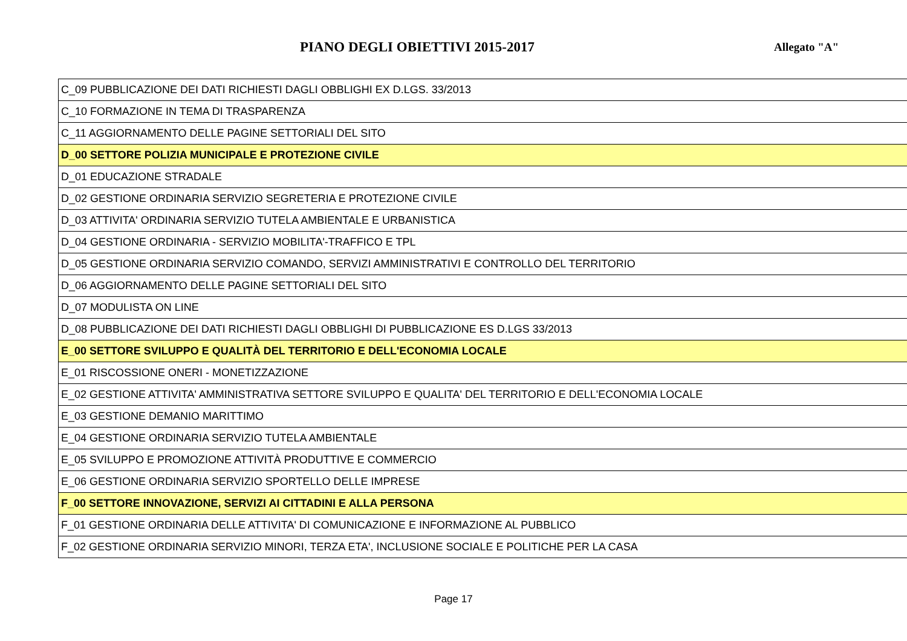PIANO DEGLI OBIETTIVI 2015-2017
Allegato "A"
| C_09 PUBBLICAZIONE DEI DATI RICHIESTI DAGLI OBBLIGHI EX D.LGS. 33/2013 |
| C_10 FORMAZIONE IN TEMA DI TRASPARENZA |
| C_11 AGGIORNAMENTO DELLE PAGINE SETTORIALI DEL SITO |
| D_00 SETTORE POLIZIA MUNICIPALE E PROTEZIONE CIVILE |
| D_01 EDUCAZIONE STRADALE |
| D_02 GESTIONE ORDINARIA SERVIZIO SEGRETERIA E PROTEZIONE CIVILE |
| D_03 ATTIVITA' ORDINARIA SERVIZIO TUTELA AMBIENTALE E URBANISTICA |
| D_04 GESTIONE ORDINARIA - SERVIZIO MOBILITA'-TRAFFICO E TPL |
| D_05 GESTIONE ORDINARIA SERVIZIO COMANDO, SERVIZI AMMINISTRATIVI E CONTROLLO DEL TERRITORIO |
| D_06 AGGIORNAMENTO DELLE PAGINE SETTORIALI DEL SITO |
| D_07 MODULISTA ON LINE |
| D_08 PUBBLICAZIONE DEI DATI RICHIESTI DAGLI OBBLIGHI DI PUBBLICAZIONE ES D.LGS 33/2013 |
| E_00 SETTORE SVILUPPO E QUALITÀ DEL TERRITORIO E DELL'ECONOMIA LOCALE |
| E_01 RISCOSSIONE ONERI - MONETIZZAZIONE |
| E_02 GESTIONE ATTIVITA' AMMINISTRATIVA SETTORE SVILUPPO E QUALITA' DEL TERRITORIO E DELL'ECONOMIA LOCALE |
| E_03 GESTIONE DEMANIO MARITTIMO |
| E_04 GESTIONE ORDINARIA SERVIZIO TUTELA AMBIENTALE |
| E_05 SVILUPPO E PROMOZIONE ATTIVITÀ PRODUTTIVE E COMMERCIO |
| E_06 GESTIONE ORDINARIA SERVIZIO SPORTELLO DELLE IMPRESE |
| F_00 SETTORE INNOVAZIONE, SERVIZI AI CITTADINI E ALLA PERSONA |
| F_01 GESTIONE ORDINARIA DELLE ATTIVITA' DI COMUNICAZIONE E INFORMAZIONE AL PUBBLICO |
| F_02 GESTIONE ORDINARIA SERVIZIO MINORI, TERZA ETA', INCLUSIONE SOCIALE E POLITICHE PER LA CASA |
Page 17